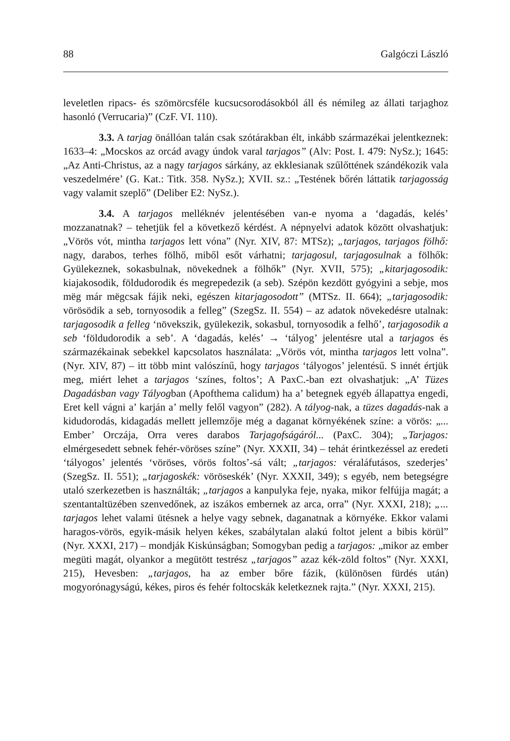88 Galgóczi László
leveletlen ripacs- és szömörcsféle kucsucsorodásokból áll és némileg az állati tarjaghoz hasonló (Verrucaria)” (CzF. VI. 110).
3.3. A tarjag önállóan talán csak szótárakban élt, inkább származékai jelentkeznek: 1633–4: „Mocskos az orcád avagy úndok varal tarjagos” (Alv: Post. I. 479: NySz.); 1645: „Az Anti-Christus, az a nagy tarjagos sárkány, az ekklesianak szűlőttének szándékozik vala veszedelmére’ (G. Kat.: Titk. 358. NySz.); XVII. sz.: „Testének bőrén láttatik tarjagosság vagy valamit szeplő” (Deliber E2: NySz.).
3.4. A tarjagos melléknév jelentésében van-e nyoma a ‘dagadás, kelés’ mozzanatnak? – tehetjük fel a következő kérdést. A népnyelvi adatok között olvashatjuk: „Vörös vót, mintha tarjagos lett vóna” (Nyr. XIV, 87: MTSz); „tarjagos, tarjagos fölhő: nagy, darabos, terhes fölhő, miből esőt várhatni; tarjagosul, tarjagosulnak a fölhők: Gyülekeznek, sokasbulnak, növekednek a fölhők” (Nyr. XVII, 575); „kitarjagosodik: kiajakosodik, földudorodik és megrepedezik (a seb). Szépön kezdött gyógyini a sebje, mos mëg már mëgcsak fájik neki, egészen kitarjagosodott” (MTSz. II. 664); „tarjagosodik: vörösödik a seb, tornyosodik a felleg” (SzegSz. II. 554) – az adatok növekedésre utalnak: tarjagosodik a felleg ‘növekszik, gyülekezik, sokasbul, tornyosodik a felhő’, tarjagosodik a seb ‘földudorodik a seb’. A ‘dagadás, kelés’ → ‘tályog’ jelentésre utal a tarjagos és származékainak sebekkel kapcsolatos használata: „Vörös vót, mintha tarjagos lett volna”. (Nyr. XIV, 87) – itt több mint valószínű, hogy tarjagos ‘tályogos’ jelentésű. S innét értjük meg, miért lehet a tarjagos ‘színes, foltos’; A PaxC.-ban ezt olvashatjuk: „A’ Tüzes Dagadásban vagy Tályogban (Apofthema calidum) ha a’ betegnek egyéb állapattya engedi, Eret kell vágni a’ karján a’ melly felől vagyon” (282). A tályog-nak, a tüzes dagadás-nak a kidudorodás, kidagadás mellett jellemzője még a daganat környékének színe: a vörös: „... Ember’ Orczája, Orra veres darabos Tarjagofságáról... (PaxC. 304); „Tarjagos: elmérgesedett sebnek fehér-vöröses színe” (Nyr. XXXII, 34) – tehát érintkezéssel az eredeti ‘tályogos’ jelentés ‘vöröses, vörös foltos’-sá vált; „tarjagos: véraláfutásos, szederjes’ (SzegSz. II. 551); „tarjagoskék: vöröseskék’ (Nyr. XXXII, 349); s egyéb, nem betegségre utaló szerkezetben is használták; „tarjagos a kanpulyka feje, nyaka, mikor felfújja magát; a szentantaltüzében szenvedőnek, az iszákos embernek az arca, orra” (Nyr. XXXI, 218); „... tarjagos lehet valami ütésnek a helye vagy sebnek, daganatnak a környéke. Ekkor valami haragos-vörös, egyik-másik helyen kékes, szabálytalan alakú foltot jelent a bibis körül” (Nyr. XXXI, 217) – mondják Kiskúnságban; Somogyban pedig a tarjagos: „mikor az ember megüti magát, olyankor a megütött testrész „tarjagos” azaz kék-zöld foltos” (Nyr. XXXI, 215), Hevesben: „tarjagos, ha az ember bőre fázik, (különösen fürdés után) mogyorónagyságú, kékes, piros és fehér foltocskák keletkeznek rajta.” (Nyr. XXXI, 215).